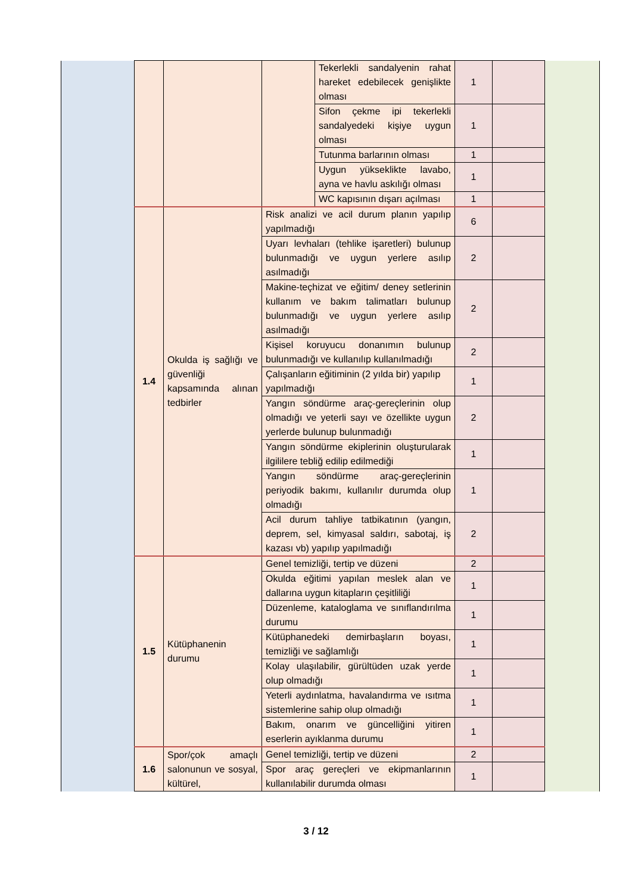| | | | | Tekerlekli sandalyenin rahat hareket edebilecek genişlikte olması | 1 | | |
| | | | | Sifon çekme ipi tekerlekli sandalyedeki kişiye uygun olması | 1 | | |
| | | | | Tutunma barlarının olması | 1 | | |
| | | | | Uygun yükseklikte lavabo, ayna ve havlu askılığı olması | 1 | | |
| | | | | WC kapısının dışarı açılması | 1 | | |
| | 1.4 | Okulda iş sağlığı ve güvenliği kapsamında alınan tedbirler | Risk analizi ve acil durum planın yapılıp yapılmadığı | | 6 | | |
| | | | Uyarı levhaları (tehlike işaretleri) bulunup bulunmadığı ve uygun yerlere asılıp asılmadığı | | 2 | | |
| | | | Makine-teçhizat ve eğitim/ deney setlerinin kullanım ve bakım talimatları bulunup bulunmadığı ve uygun yerlere asılıp asılmadığı | | 2 | | |
| | | | Kişisel koruyucu donanımın bulunup bulunmadığı ve kullanılıp kullanılmadığı | | 2 | | |
| | | | Çalışanların eğitiminin (2 yılda bir) yapılıp yapılmadığı | | 1 | | |
| | | | Yangın söndürme araç-gereçlerinin olup olmadığı ve yeterli sayı ve özellikte uygun yerlerde bulunup bulunmadığı | | 2 | | |
| | | | Yangın söndürme ekiplerinin oluşturularak ilgililere tebliğ edilip edilmediği | | 1 | | |
| | | | Yangın söndürme araç-gereçlerinin periyodik bakımı, kullanılır durumda olup olmadığı | | 1 | | |
| | | | Acil durum tahliye tatbikatının (yangın, deprem, sel, kimyasal saldırı, sabotaj, iş kazası vb) yapılıp yapılmadığı | | 2 | | |
| | 1.5 | Kütüphanenin durumu | Genel temizliği, tertip ve düzeni | | 2 | | |
| | | | Okulda eğitimi yapılan meslek alan ve dallarına uygun kitapların çeşitliliği | | 1 | | |
| | | | Düzenleme, kataloglama ve sınıflandırılma durumu | | 1 | | |
| | | | Kütüphanedeki demirbaşların boyası, temizliği ve sağlamlığı | | 1 | | |
| | | | Kolay ulaşılabilir, gürültüden uzak yerde olup olmadığı | | 1 | | |
| | | | Yeterli aydınlatma, havalandırma ve ısıtma sistemlerine sahip olup olmadığı | | 1 | | |
| | | | Bakım, onarım ve güncelliğini yitiren eserlerin ayıklanma durumu | | 1 | | |
| | 1.6 | Spor/çok amaçlı salonunun ve sosyal, kültürel, | Genel temizliği, tertip ve düzeni | | 2 | | |
| | | | Spor araç gereçleri ve ekipmanlarının kullanılabilir durumda olması | | 1 | | |
3 / 12